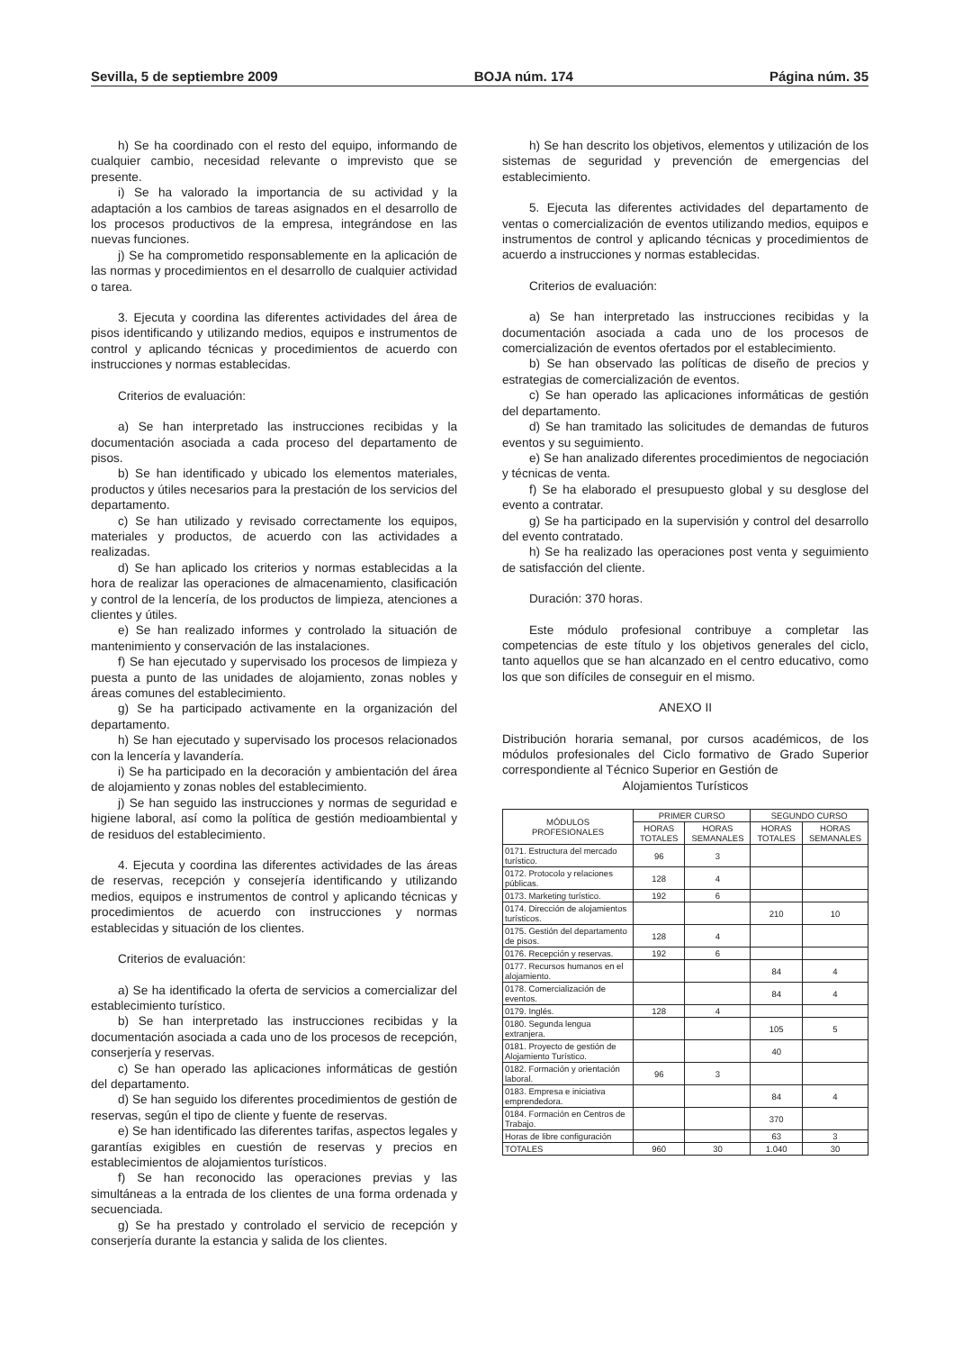Sevilla, 5 de septiembre 2009 BOJA núm. 174 Página núm. 35
h) Se ha coordinado con el resto del equipo, informando de cualquier cambio, necesidad relevante o imprevisto que se presente.
i) Se ha valorado la importancia de su actividad y la adaptación a los cambios de tareas asignados en el desarrollo de los procesos productivos de la empresa, integrándose en las nuevas funciones.
j) Se ha comprometido responsablemente en la aplicación de las normas y procedimientos en el desarrollo de cualquier actividad o tarea.
3. Ejecuta y coordina las diferentes actividades del área de pisos identificando y utilizando medios, equipos e instrumentos de control y aplicando técnicas y procedimientos de acuerdo con instrucciones y normas establecidas.
Criterios de evaluación:
a) Se han interpretado las instrucciones recibidas y la documentación asociada a cada proceso del departamento de pisos.
b) Se han identificado y ubicado los elementos materiales, productos y útiles necesarios para la prestación de los servicios del departamento.
c) Se han utilizado y revisado correctamente los equipos, materiales y productos, de acuerdo con las actividades a realizadas.
d) Se han aplicado los criterios y normas establecidas a la hora de realizar las operaciones de almacenamiento, clasificación y control de la lencería, de los productos de limpieza, atenciones a clientes y útiles.
e) Se han realizado informes y controlado la situación de mantenimiento y conservación de las instalaciones.
f) Se han ejecutado y supervisado los procesos de limpieza y puesta a punto de las unidades de alojamiento, zonas nobles y áreas comunes del establecimiento.
g) Se ha participado activamente en la organización del departamento.
h) Se han ejecutado y supervisado los procesos relacionados con la lencería y lavandería.
i) Se ha participado en la decoración y ambientación del área de alojamiento y zonas nobles del establecimiento.
j) Se han seguido las instrucciones y normas de seguridad e higiene laboral, así como la política de gestión medioambiental y de residuos del establecimiento.
4. Ejecuta y coordina las diferentes actividades de las áreas de reservas, recepción y consejería identificando y utilizando medios, equipos e instrumentos de control y aplicando técnicas y procedimientos de acuerdo con instrucciones y normas establecidas y situación de los clientes.
Criterios de evaluación:
a) Se ha identificado la oferta de servicios a comercializar del establecimiento turístico.
b) Se han interpretado las instrucciones recibidas y la documentación asociada a cada uno de los procesos de recepción, conserjería y reservas.
c) Se han operado las aplicaciones informáticas de gestión del departamento.
d) Se han seguido los diferentes procedimientos de gestión de reservas, según el tipo de cliente y fuente de reservas.
e) Se han identificado las diferentes tarifas, aspectos legales y garantías exigibles en cuestión de reservas y precios en establecimientos de alojamientos turísticos.
f) Se han reconocido las operaciones previas y las simultáneas a la entrada de los clientes de una forma ordenada y secuenciada.
g) Se ha prestado y controlado el servicio de recepción y conserjería durante la estancia y salida de los clientes.
h) Se han descrito los objetivos, elementos y utilización de los sistemas de seguridad y prevención de emergencias del establecimiento.
5. Ejecuta las diferentes actividades del departamento de ventas o comercialización de eventos utilizando medios, equipos e instrumentos de control y aplicando técnicas y procedimientos de acuerdo a instrucciones y normas establecidas.
Criterios de evaluación:
a) Se han interpretado las instrucciones recibidas y la documentación asociada a cada uno de los procesos de comercialización de eventos ofertados por el establecimiento.
b) Se han observado las políticas de diseño de precios y estrategias de comercialización de eventos.
c) Se han operado las aplicaciones informáticas de gestión del departamento.
d) Se han tramitado las solicitudes de demandas de futuros eventos y su seguimiento.
e) Se han analizado diferentes procedimientos de negociación y técnicas de venta.
f) Se ha elaborado el presupuesto global y su desglose del evento a contratar.
g) Se ha participado en la supervisión y control del desarrollo del evento contratado.
h) Se ha realizado las operaciones post venta y seguimiento de satisfacción del cliente.
Duración: 370 horas.
Este módulo profesional contribuye a completar las competencias de este título y los objetivos generales del ciclo, tanto aquellos que se han alcanzado en el centro educativo, como los que son difíciles de conseguir en el mismo.
ANEXO II
Distribución horaria semanal, por cursos académicos, de los módulos profesionales del Ciclo formativo de Grado Superior correspondiente al Técnico Superior en Gestión de
Alojamientos Turísticos
| MÓDULOS PROFESIONALES | PRIMER CURSO | | SEGUNDO CURSO | |
| --- | --- | --- | --- | --- |
| | HORAS TOTALES | HORAS SEMANALES | HORAS TOTALES | HORAS SEMANALES |
| 0171. Estructura del mercado turístico. | 96 | 3 | | |
| 0172. Protocolo y relaciones públicas. | 128 | 4 | | |
| 0173. Marketing turístico. | 192 | 6 | | |
| 0174. Dirección de alojamientos turísticos. | | | 210 | 10 |
| 0175. Gestión del departamento de pisos. | 128 | 4 | | |
| 0176. Recepción y reservas. | 192 | 6 | | |
| 0177. Recursos humanos en el alojamiento. | | | 84 | 4 |
| 0178. Comercialización de eventos. | | | 84 | 4 |
| 0179. Inglés. | 128 | 4 | | |
| 0180. Segunda lengua extranjera. | | | 105 | 5 |
| 0181. Proyecto de gestión de Alojamiento Turístico. | | | 40 | |
| 0182. Formación y orientación laboral. | 96 | 3 | | |
| 0183. Empresa e iniciativa emprendedora. | | | 84 | 4 |
| 0184. Formación en Centros de Trabajo. | | | 370 | |
| Horas de libre configuración | | | 63 | 3 |
| TOTALES | 960 | 30 | 1.040 | 30 |